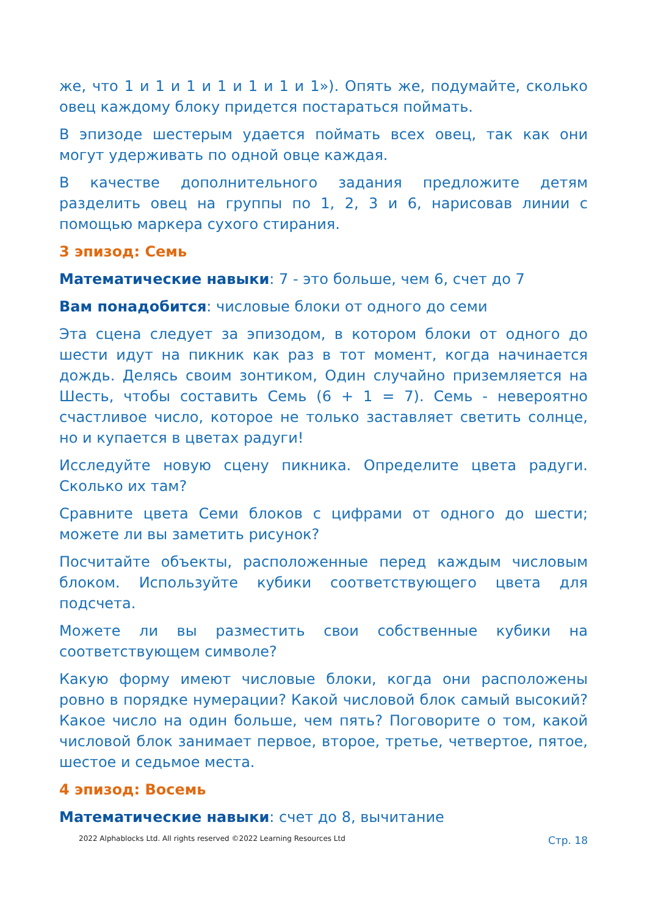же, что 1 и 1 и 1 и 1 и 1 и 1 и 1»). Опять же, подумайте, сколько овец каждому блоку придется постараться поймать.
В эпизоде шестерым удается поймать всех овец, так как они могут удерживать по одной овце каждая.
В качестве дополнительного задания предложите детям разделить овец на группы по 1, 2, 3 и 6, нарисовав линии с помощью маркера сухого стирания.
3 эпизод: Семь
Математические навыки: 7 - это больше, чем 6, счет до 7
Вам понадобится: числовые блоки от одного до семи
Эта сцена следует за эпизодом, в котором блоки от одного до шести идут на пикник как раз в тот момент, когда начинается дождь. Делясь своим зонтиком, Один случайно приземляется на Шесть, чтобы составить Семь (6 + 1 = 7). Семь - невероятно счастливое число, которое не только заставляет светить солнце, но и купается в цветах радуги!
Исследуйте новую сцену пикника. Определите цвета радуги. Сколько их там?
Сравните цвета Семи блоков с цифрами от одного до шести; можете ли вы заметить рисунок?
Посчитайте объекты, расположенные перед каждым числовым блоком. Используйте кубики соответствующего цвета для подсчета.
Можете ли вы разместить свои собственные кубики на соответствующем символе?
Какую форму имеют числовые блоки, когда они расположены ровно в порядке нумерации? Какой числовой блок самый высокий? Какое число на один больше, чем пять? Поговорите о том, какой числовой блок занимает первое, второе, третье, четвертое, пятое, шестое и седьмое места.
4 эпизод: Восемь
Математические навыки: счет до 8, вычитание
2022 Alphablocks Ltd. All rights reserved ©2022 Learning Resources Ltd Стр. 18